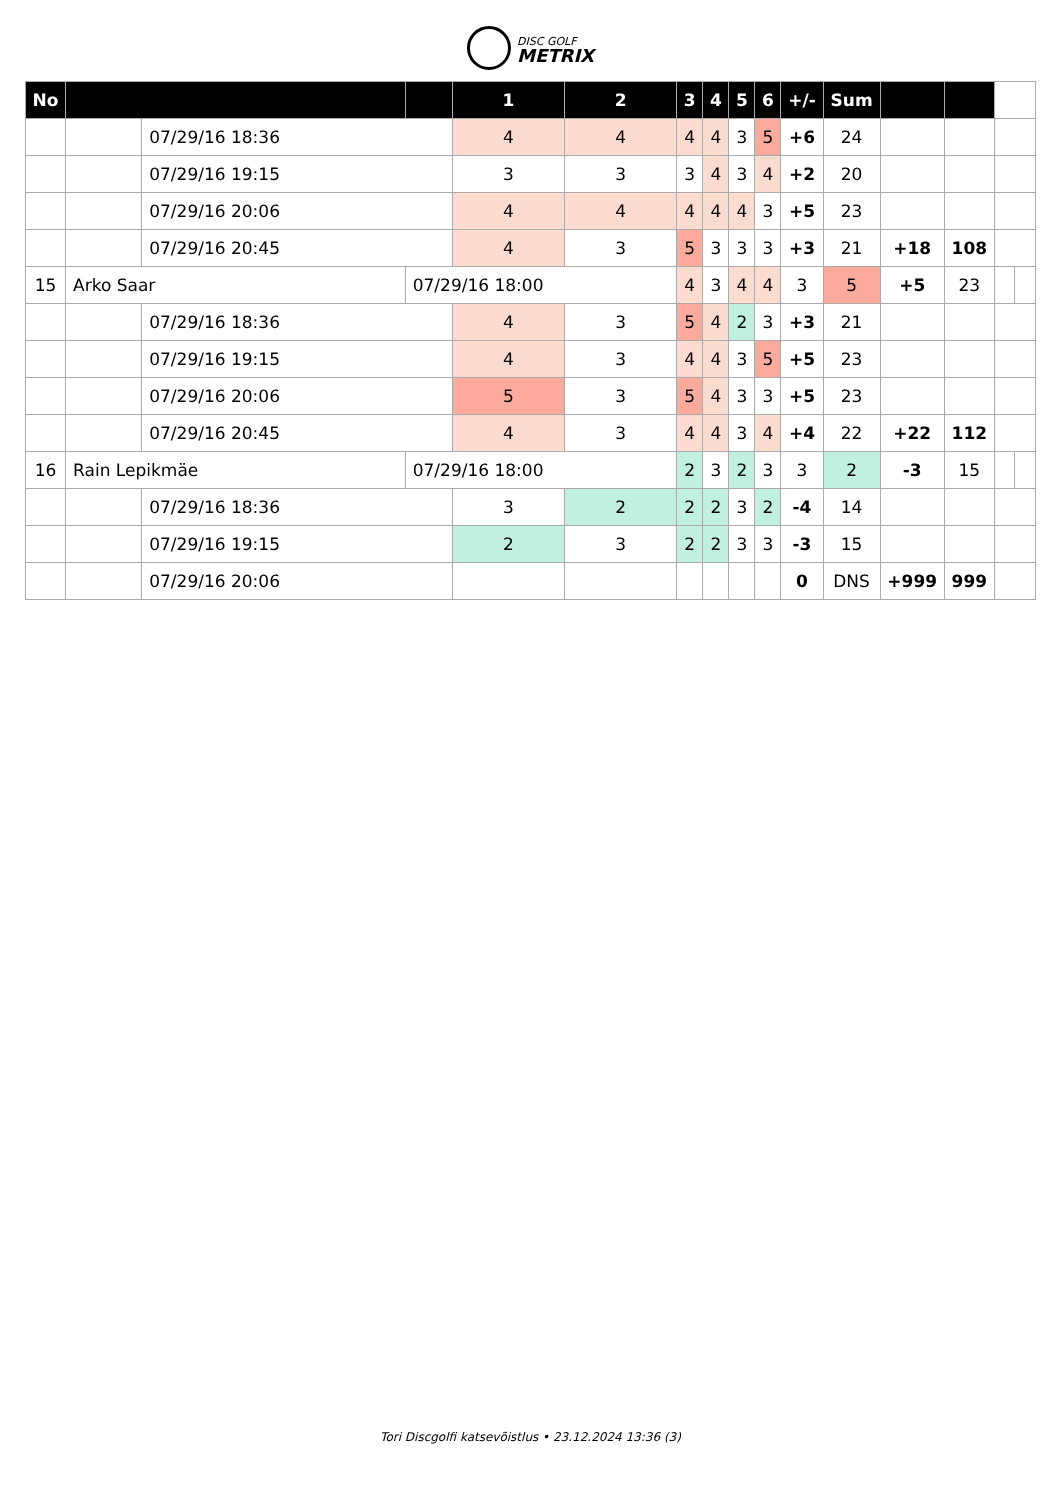DISC GOLF
METRIX
| No | | | | 1 | 2 | 3 | 4 | 5 | 6 | +/- | Sum | | | | |
| --- | --- | --- | --- | --- | --- | --- | --- | --- | --- | --- | --- | --- | --- | --- | --- |
| | | 07/29/16 18:36 | | 4 | 4 | 4 | 4 | 3 | 5 | +6 | 24 | | | | |
| | | 07/29/16 19:15 | | 3 | 3 | 3 | 4 | 3 | 4 | +2 | 20 | | | | |
| | | 07/29/16 20:06 | | 4 | 4 | 4 | 4 | 4 | 3 | +5 | 23 | | | | |
| | | 07/29/16 20:45 | | 4 | 3 | 5 | 3 | 3 | 3 | +3 | 21 | +18 | 108 | | |
| 15 | Arko Saar | | 07/29/16 18:00 | | | 4 | 3 | 4 | 4 | 3 | 5 | +5 | 23 | | |
| | | 07/29/16 18:36 | | 4 | 3 | 5 | 4 | 2 | 3 | +3 | 21 | | | | |
| | | 07/29/16 19:15 | | 4 | 3 | 4 | 4 | 3 | 5 | +5 | 23 | | | | |
| | | 07/29/16 20:06 | | 5 | 3 | 5 | 4 | 3 | 3 | +5 | 23 | | | | |
| | | 07/29/16 20:45 | | 4 | 3 | 4 | 4 | 3 | 4 | +4 | 22 | +22 | 112 | | |
| 16 | Rain Lepikmäe | | 07/29/16 18:00 | | | 2 | 3 | 2 | 3 | 3 | 2 | -3 | 15 | | |
| | | 07/29/16 18:36 | | 3 | 2 | 2 | 2 | 3 | 2 | -4 | 14 | | | | |
| | | 07/29/16 19:15 | | 2 | 3 | 2 | 2 | 3 | 3 | -3 | 15 | | | | |
| | | 07/29/16 20:06 | | | | | | | | 0 | DNS | +999 | 999 | | |
Tori Discgolfi katsevõistlus • 23.12.2024 13:36 (3)